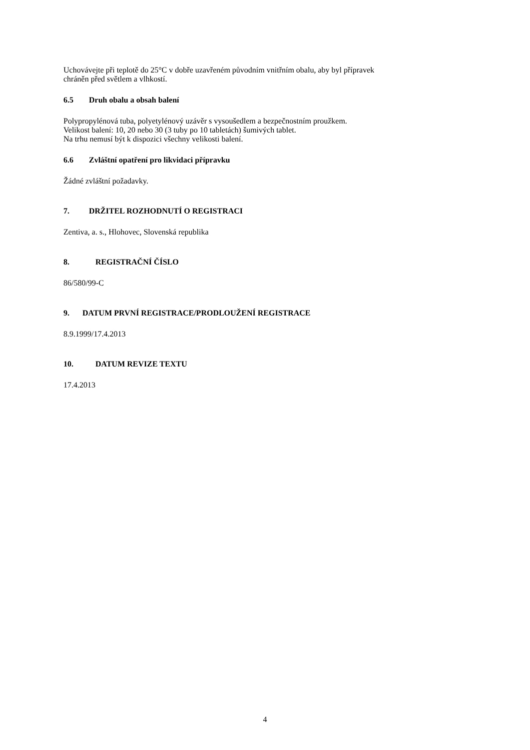Uchovávejte při teplotě do 25°C v dobře uzavřeném původním vnitřním obalu, aby byl přípravek
chráněn před světlem a vlhkostí.
6.5 Druh obalu a obsah balení
Polypropylénová tuba, polyetylénový uzávěr s vysoušedlem a bezpečnostním proužkem.
Velikost balení: 10, 20 nebo 30 (3 tuby po 10 tabletách) šumivých tablet.
Na trhu nemusí být k dispozici všechny velikosti balení.
6.6 Zvláštní opatření pro likvidaci přípravku
Žádné zvláštní požadavky.
7. DRŽITEL ROZHODNUTÍ O REGISTRACI
Zentiva, a. s., Hlohovec, Slovenská republika
8. REGISTRAČNÍ ČÍSLO
86/580/99-C
9. DATUM PRVNÍ REGISTRACE/PRODLOUŽENÍ REGISTRACE
8.9.1999/17.4.2013
10. DATUM REVIZE TEXTU
17.4.2013
4